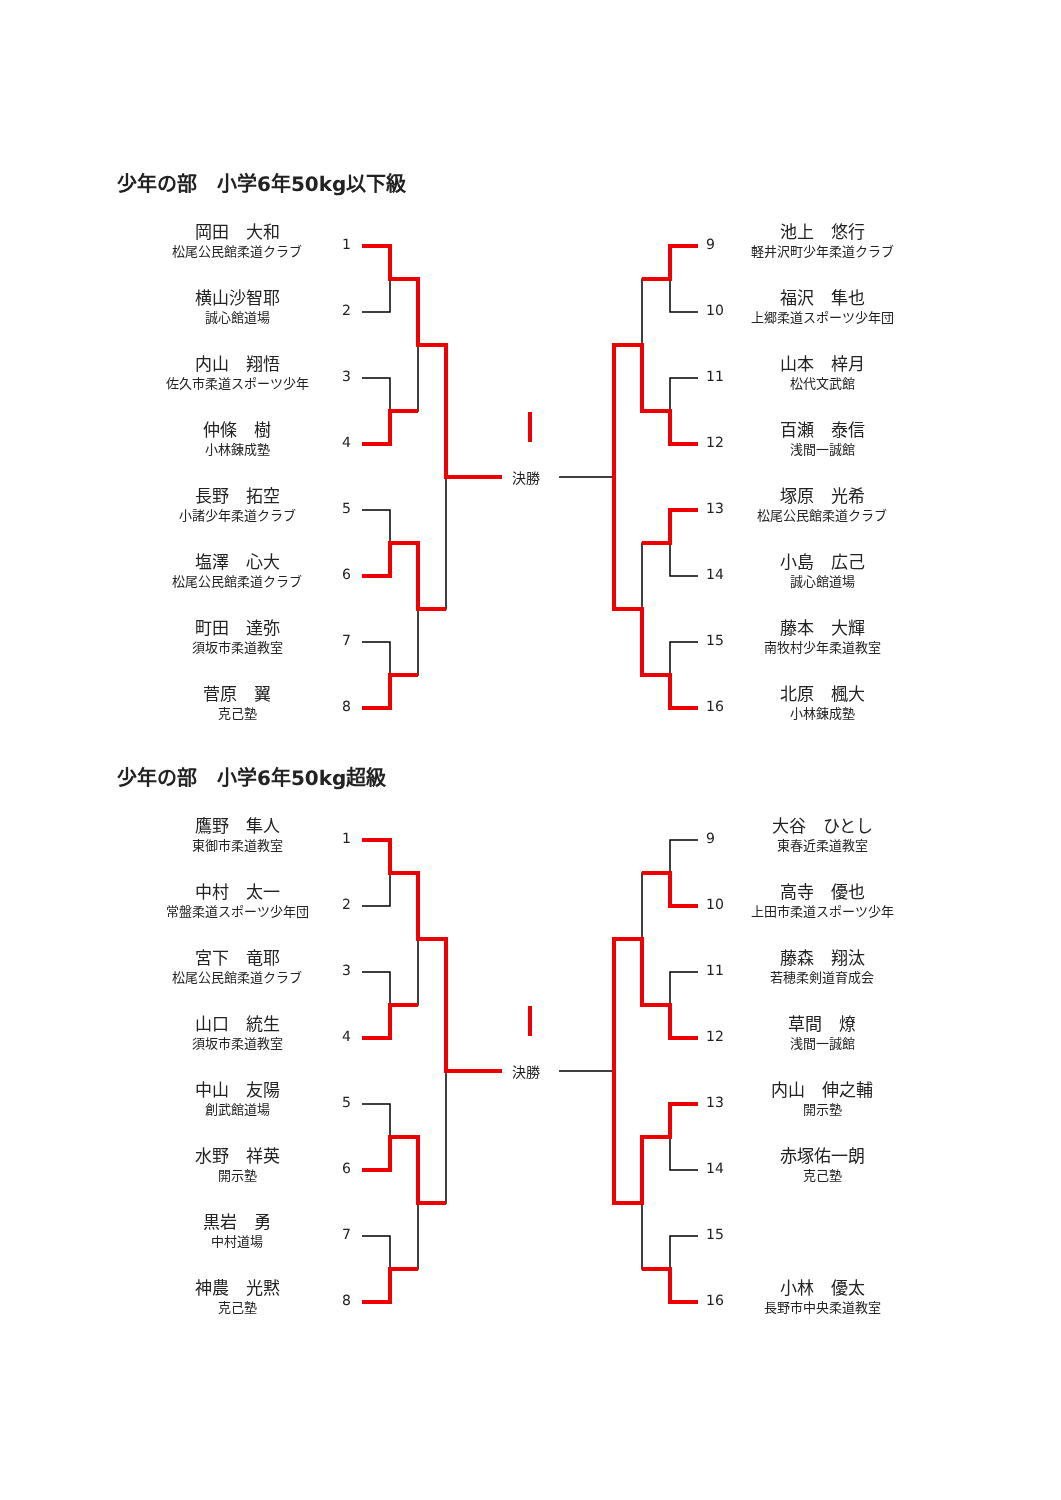少年の部　小学6年50kg以下級
岡田　大和
松尾公民館柔道クラブ
横山沙智耶
誠心館道場
内山　翔悟
佐久市柔道スポーツ少年
仲條　樹
小林錬成塾
長野　拓空
小諸少年柔道クラブ
塩澤　心大
松尾公民館柔道クラブ
町田　達弥
須坂市柔道教室
菅原　翼
克己塾
池上　悠行
軽井沢町少年柔道クラブ
福沢　隼也
上郷柔道スポーツ少年団
山本　梓月
松代文武館
百瀬　泰信
浅間一誠館
塚原　光希
松尾公民館柔道クラブ
小島　広己
誠心館道場
藤本　大輝
南牧村少年柔道教室
北原　楓大
小林錬成塾
1
2
3
4
5
6
7
8
9
10
11
12
13
14
15
16
決勝
少年の部　小学6年50kg超級
鷹野　隼人
東御市柔道教室
中村　太一
常盤柔道スポーツ少年団
宮下　竜耶
松尾公民館柔道クラブ
山口　統生
須坂市柔道教室
中山　友陽
創武館道場
水野　祥英
開示塾
黒岩　勇
中村道場
神農　光黙
克己塾
大谷　ひとし
東春近柔道教室
高寺　優也
上田市柔道スポーツ少年
藤森　翔汰
若穂柔剣道育成会
草間　燎
浅間一誠館
内山　伸之輔
開示塾
赤塚佑一朗
克己塾
小林　優太
長野市中央柔道教室
1
2
3
4
5
6
7
8
9
10
11
12
13
14
15
16
決勝